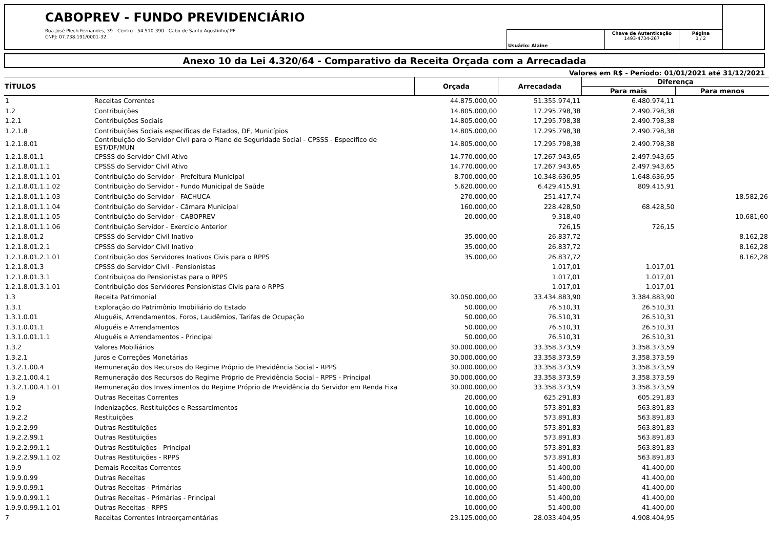CABOPREV - FUNDO PREVIDENCIÁRIO
Rua José Plech Fernandes, 39 - Centro - 54.510-390 - Cabo de Santo Agostinho/ PE
CNPJ: 07.738.191/0001-32
Usuário: Alaine Chave de Autenticação
1493-4734-267
Página
1 / 2
Anexo 10 da Lei 4.320/64 - Comparativo da Receita Orçada com a Arrecadada
Valores em R$ - Período: 01/01/2021 até 31/12/2021
| TÍTULOS | | Orçada | Arrecadada | Diferença | |
| --- | --- | --- | --- | --- | --- |
| | | | | Para mais | Para menos |
| 1 | Receitas Correntes | 44.875.000,00 | 51.355.974,11 | 6.480.974,11 | |
| 1.2 | Contribuições | 14.805.000,00 | 17.295.798,38 | 2.490.798,38 | |
| 1.2.1 | Contribuições Sociais | 14.805.000,00 | 17.295.798,38 | 2.490.798,38 | |
| 1.2.1.8 | Contribuições Sociais específicas de Estados, DF, Municípios | 14.805.000,00 | 17.295.798,38 | 2.490.798,38 | |
| 1.2.1.8.01 | Contribuição do Servidor Civil para o Plano de Seguridade Social - CPSSS - Específico de EST/DF/MUN | 14.805.000,00 | 17.295.798,38 | 2.490.798,38 | |
| 1.2.1.8.01.1 | CPSSS do Servidor Civil Ativo | 14.770.000,00 | 17.267.943,65 | 2.497.943,65 | |
| 1.2.1.8.01.1.1 | CPSSS do Servidor Civil Ativo | 14.770.000,00 | 17.267.943,65 | 2.497.943,65 | |
| 1.2.1.8.01.1.1.01 | Contribuição do Servidor - Prefeitura Municipal | 8.700.000,00 | 10.348.636,95 | 1.648.636,95 | |
| 1.2.1.8.01.1.1.02 | Contribuição do Servidor - Fundo Municipal de Saúde | 5.620.000,00 | 6.429.415,91 | 809.415,91 | |
| 1.2.1.8.01.1.1.03 | Contribuição do Servidor - FACHUCA | 270.000,00 | 251.417,74 | | 18.582,26 |
| 1.2.1.8.01.1.1.04 | Contribuição do Servidor - Câmara Municipal | 160.000,00 | 228.428,50 | 68.428,50 | |
| 1.2.1.8.01.1.1.05 | Contribuição do Servidor - CABOPREV | 20.000,00 | 9.318,40 | | 10.681,60 |
| 1.2.1.8.01.1.1.06 | Contribuição Servidor - Exercício Anterior | | 726,15 | 726,15 | |
| 1.2.1.8.01.2 | CPSSS do Servidor Civil Inativo | 35.000,00 | 26.837,72 | | 8.162,28 |
| 1.2.1.8.01.2.1 | CPSSS do Servidor Civil Inativo | 35.000,00 | 26.837,72 | | 8.162,28 |
| 1.2.1.8.01.2.1.01 | Contribuição dos Servidores Inativos Civis para o RPPS | 35.000,00 | 26.837,72 | | 8.162,28 |
| 1.2.1.8.01.3 | CPSSS do Servidor Civil - Pensionistas | | 1.017,01 | 1.017,01 | |
| 1.2.1.8.01.3.1 | Contribuiçoa do Pensionistas para o RPPS | | 1.017,01 | 1.017,01 | |
| 1.2.1.8.01.3.1.01 | Contribuição dos Servidores Pensionistas Civis para o RPPS | | 1.017,01 | 1.017,01 | |
| 1.3 | Receita Patrimonial | 30.050.000,00 | 33.434.883,90 | 3.384.883,90 | |
| 1.3.1 | Exploração do Patrimônio Imobiliário do Estado | 50.000,00 | 76.510,31 | 26.510,31 | |
| 1.3.1.0.01 | Aluguéis, Arrendamentos, Foros, Laudêmios, Tarifas de Ocupação | 50.000,00 | 76.510,31 | 26.510,31 | |
| 1.3.1.0.01.1 | Aluguéis e Arrendamentos | 50.000,00 | 76.510,31 | 26.510,31 | |
| 1.3.1.0.01.1.1 | Aluguéis e Arrendamentos - Principal | 50.000,00 | 76.510,31 | 26.510,31 | |
| 1.3.2 | Valores Mobiliários | 30.000.000,00 | 33.358.373,59 | 3.358.373,59 | |
| 1.3.2.1 | Juros e Correções Monetárias | 30.000.000,00 | 33.358.373,59 | 3.358.373,59 | |
| 1.3.2.1.00.4 | Remuneração dos Recursos do Regime Próprio de Previdência Social - RPPS | 30.000.000,00 | 33.358.373,59 | 3.358.373,59 | |
| 1.3.2.1.00.4.1 | Remuneração dos Recursos do Regime Próprio de Previdência Social - RPPS - Principal | 30.000.000,00 | 33.358.373,59 | 3.358.373,59 | |
| 1.3.2.1.00.4.1.01 | Remuneração dos Investimentos do Regime Próprio de Previdência do Servidor em Renda Fixa | 30.000.000,00 | 33.358.373,59 | 3.358.373,59 | |
| 1.9 | Outras Receitas Correntes | 20.000,00 | 625.291,83 | 605.291,83 | |
| 1.9.2 | Indenizações, Restituições e Ressarcimentos | 10.000,00 | 573.891,83 | 563.891,83 | |
| 1.9.2.2 | Restituições | 10.000,00 | 573.891,83 | 563.891,83 | |
| 1.9.2.2.99 | Outras Restituições | 10.000,00 | 573.891,83 | 563.891,83 | |
| 1.9.2.2.99.1 | Outras Restituições | 10.000,00 | 573.891,83 | 563.891,83 | |
| 1.9.2.2.99.1.1 | Outras Restituições - Principal | 10.000,00 | 573.891,83 | 563.891,83 | |
| 1.9.2.2.99.1.1.02 | Outras Restituições - RPPS | 10.000,00 | 573.891,83 | 563.891,83 | |
| 1.9.9 | Demais Receitas Correntes | 10.000,00 | 51.400,00 | 41.400,00 | |
| 1.9.9.0.99 | Outras Receitas | 10.000,00 | 51.400,00 | 41.400,00 | |
| 1.9.9.0.99.1 | Outras Receitas - Primárias | 10.000,00 | 51.400,00 | 41.400,00 | |
| 1.9.9.0.99.1.1 | Outras Receitas - Primárias - Principal | 10.000,00 | 51.400,00 | 41.400,00 | |
| 1.9.9.0.99.1.1.01 | Outras Receitas - RPPS | 10.000,00 | 51.400,00 | 41.400,00 | |
| 7 | Receitas Correntes Intraorçamentárias | 23.125.000,00 | 28.033.404,95 | 4.908.404,95 | |